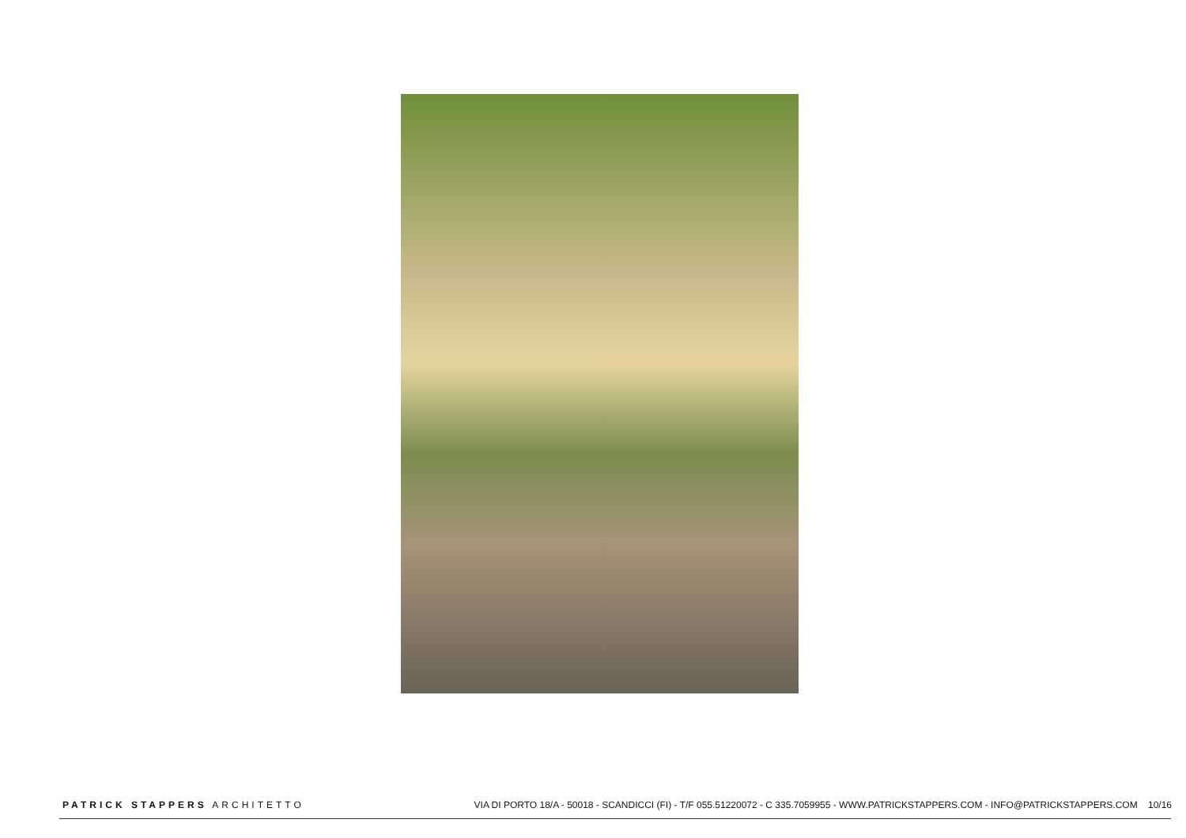PATRICK STAPPERS ARCHITETTO VIA DI PORTO 18/A - 50018 - SCANDICCI (FI) - T/F 055.51220072 - C 335.7059955 - WWW.PATRICKSTAPPERS.COM - INFO@PATRICKSTAPPERS.COM 10/16